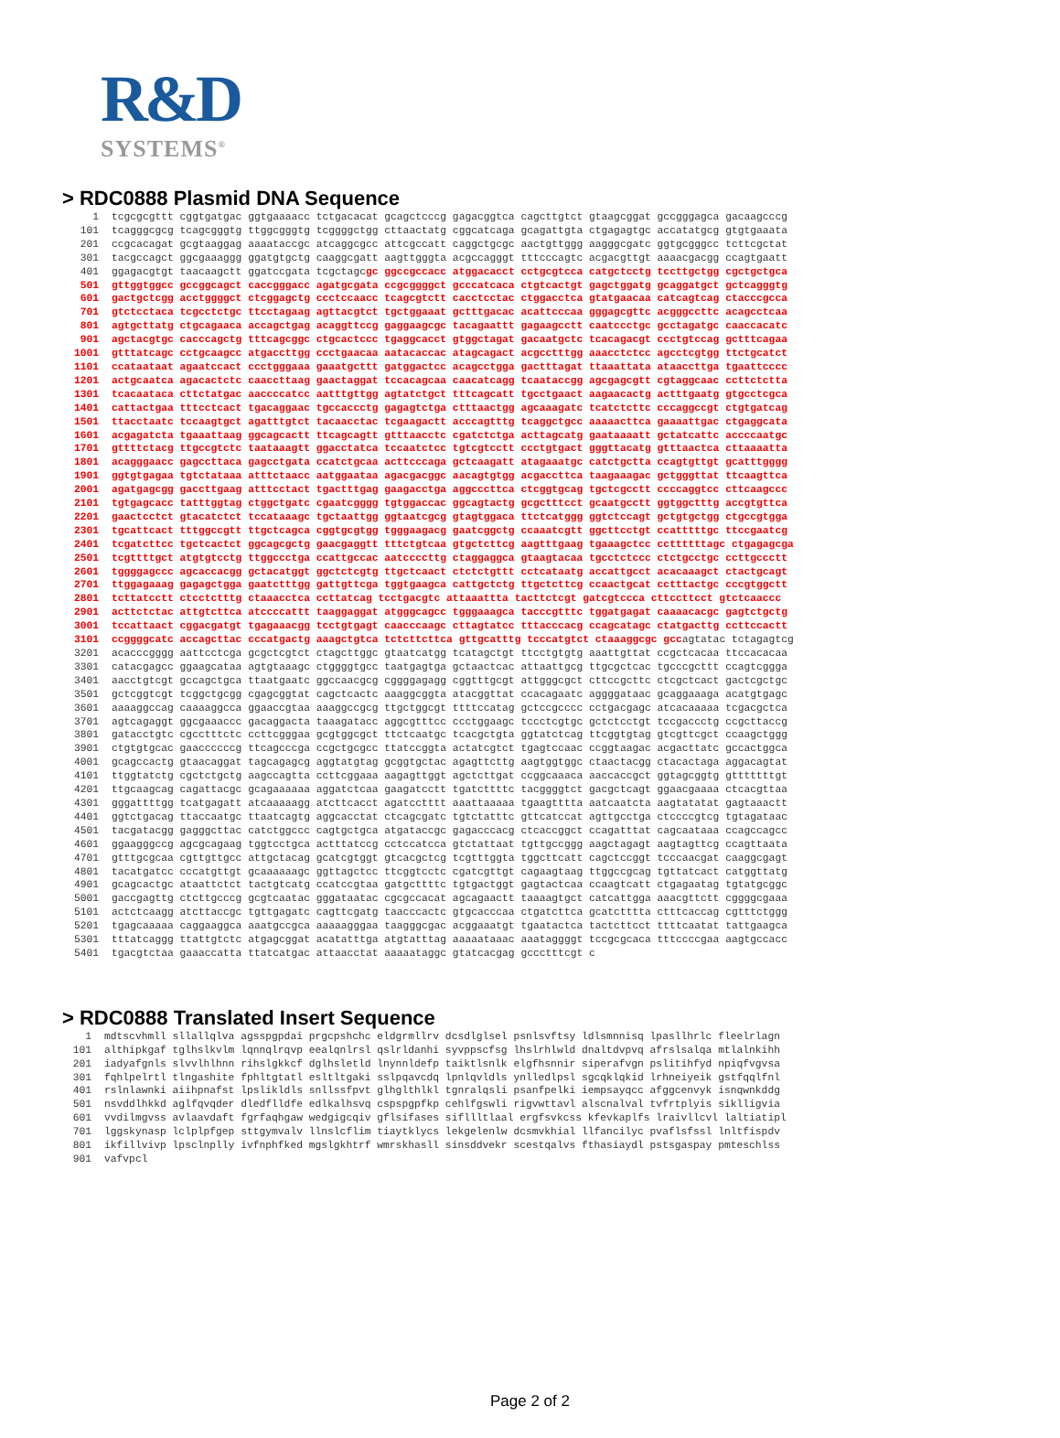R&D
SYSTEMS<sup>®</sup>
> RDC0888 Plasmid DNA Sequence
| 1 | tcgcgcgttt cggtgatgac ggtgaaaacc tctgacacat gcagctcccg gagacggtca cagcttgtct gtaagcggat gccgggagca gacaagcccg |
| 101 | tcagggcgcg tcagcgggtg ttggcgggtg tcggggctgg cttaactatg cggcatcaga gcagattgta ctgagagtgc accatatgcg gtgtgaaata |
| 201 | ccgcacagat gcgtaaggag aaaataccgc atcaggcgcc attcgccatt caggctgcgc aactgttggg aagggcgatc ggtgcgggcc tcttcgctat |
| 301 | tacgccagct ggcgaaaggg ggatgtgctg caaggcgatt aagttgggta acgccagggt tttcccagtc acgacgttgt aaaacgacgg ccagtgaatt |
| 401 | ggagacgtgt taacaagctt ggatccgata tcgctagc gc ggccgccacc atggacacct cctgcgtcca catgctcctg tccttgctgg cgctgctgca |
| 501 | gttggtggcc gccggcagct caccgggacc agatgcgata ccgcggggct gcccatcaca ctgtcactgt gagctggatg gcaggatgct gctcagggtg |
| 601 | gactgctcgg acctggggct ctcggagctg ccctccaacc tcagcgtctt cacctcctac ctggacctca gtatgaacaa catcagtcag ctacccgcca |
| 701 | gtctcctaca tcgcctctgc ttcctagaag agttacgtct tgctggaaat gctttgacac acattcccaa gggagcgttc acgggccttc acagcctcaa |
| 801 | agtgcttatg ctgcagaaca accagctgag acaggttccg gaggaagcgc tacagaattt gagaagcctt caatccctgc gcctagatgc caaccacatc |
| 901 | agctacgtgc cacccagctg tttcagcggc ctgcactccc tgaggcacct gtggctagat gacaatgctc tcacagacgt ccctgtccag gctttcagaa |
| 1001 | gtttatcagc cctgcaagcc atgaccttgg ccctgaacaa aatacaccac atagcagact acgcctttgg aaacctctcc agcctcgtgg ttctgcatct |
| 1101 | ccataataat agaatccact ccctgggaaa gaaatgcttt gatggactcc acagcctgga gactttagat ttaaattata ataaccttga tgaattcccc |
| 1201 | actgcaatca agacactctc caaccttaag gaactaggat tccacagcaa caacatcagg tcaataccgg agcgagcgtt cgtaggcaac ccttctctta |
| 1301 | tcacaataca cttctatgac aaccccatcc aatttgttgg agtatctgct tttcagcatt tgcctgaact aagaacactg actttgaatg gtgcctcgca |
| 1401 | cattactgaa tttcctcact tgacaggaac tgccaccctg gagagtctga ctttaactgg agcaaagatc tcatctcttc cccaggccgt ctgtgatcag |
| 1501 | ttacctaatc tccaagtgct agatttgtct tacaacctac tcgaagactt acccagtttg tcaggctgcc aaaaacttca gaaaattgac ctgaggcata |
| 1601 | acgagatcta tgaaattaag ggcagcactt ttcagcagtt gtttaacctc cgatctctga acttagcatg gaataaaatt gctatcattc accccaatgc |
| 1701 | gttttctacg ttgccgtctc taataaagtt ggacctatca tccaatctcc tgtcgtcctt ccctgtgact gggttacatg gtttaactca cttaaaatta |
| 1801 | acagggaacc gagccttaca gagcctgata ccatctgcaa acttcccaga gctcaagatt atagaaatgc catctgctta ccagtgttgt gcatttgggg |
| 1901 | ggtgtgagaa tgtctataaa atttctaacc aatggaataa agacgacggc aacagtgtgg acgaccttca taagaaagac gctgggttat ttcaagttca |
| 2001 | agatgagcgg gaccttgaag atttcctact tgactttgag gaagacctga aggcccttca ctcggtgcag tgctcgcctt ccccaggtcc cttcaagccc |
| 2101 | tgtgagcacc tatttggtag ctggctgatc cgaatcgggg tgtggaccac ggcagtactg gcgctttcct gcaatgcctt ggtggctttg accgtgttca |
| 2201 | gaactcctct gtacatctct tccataaagc tgctaattgg ggtaatcgcg gtagtggaca ttctcatggg ggtctccagt gctgtgctgg ctgccgtgga |
| 2301 | tgcattcact tttggccgtt ttgctcagca cggtgcgtgg tgggaagacg gaatcggctg ccaaatcgtt ggcttcctgt ccatttttgc ttccgaatcg |
| 2401 | tcgatcttcc tgctcactct ggcagcgctg gaacgaggtt tttctgtcaa gtgctcttcg aagtttgaag tgaaagctcc ccttttttagc ctgagagcga |
| 2501 | tcgttttgct atgtgtcctg ttggccctga ccattgccac aatccccttg ctaggaggca gtaagtacaa tgcctctccc ctctgcctgc ccttgccctt |
| 2601 | tggggagccc agcaccacgg gctacatggt ggctctcgtg ttgctcaact ctctctgttt cctcataatg accattgcct acacaaagct ctactgcagt |
| 2701 | ttggagaaag gagagctgga gaatctttgg gattgttcga tggtgaagca cattgctctg ttgctcttcg ccaactgcat cctttactgc cccgtggctt |
| 2801 | tcttatcctt ctcctctttg ctaaacctca ccttatcag tcctgacgtc attaaattta tacttctcgt gatcgtccca cttccttcct gtctcaaccc |
| 2901 | acttctctac attgtcttca atccccattt taaggaggat atgggcagcc tgggaaagca tacccgtttc tggatgagat caaaacacgc gagtctgctg |
| 3001 | tccattaact cggacgatgt tgagaaacgg tcctgtgagt caacccaagc cttagtatcc tttacccacg ccagcatagc ctatgacttg ccttccactt |
| 3101 | ccggggcatc accagcttac cccatgactg aaagctgtca tctcttcttca gttgcatttg tcccatgtct ctaaaggcgc gcc agtatac tctagagtcg |
| 3201 | acacccgggg aattcctcga gcgctcgtct ctagcttggc gtaatcatgg tcatagctgt ttcctgtgtg aaattgttat ccgctcacaa ttccacacaa |
| 3301 | catacgagcc ggaagcataa agtgtaaagc ctggggtgcc taatgagtga gctaactcac attaattgcg ttgcgctcac tgcccgcttt ccagtcggga |
| 3401 | aacctgtcgt gccagctgca ttaatgaatc ggccaacgcg cggggagagg cggtttgcgt attgggcgct cttccgcttc ctcgctcact gactcgctgc |
| 3501 | gctcggtcgt tcggctgcgg cgagcggtat cagctcactc aaaggcggta atacggttat ccacagaatc aggggataac gcaggaaaga acatgtgagc |
| 3601 | aaaaggccag caaaaggcca ggaaccgtaa aaaggccgcg ttgctggcgt ttttccatag gctccgcccc cctgacgagc atcacaaaaa tcgacgctca |
| 3701 | agtcagaggt ggcgaaaccc gacaggacta taaagatacc aggcgtttcc ccctggaagc tccctcgtgc gctctcctgt tccgaccctg ccgcttaccg |
| 3801 | gatacctgtc cgcctttctc ccttcgggaa gcgtggcgct ttctcaatgc tcacgctgta ggtatctcag ttcggtgtag gtcgttcgct ccaagctggg |
| 3901 | ctgtgtgcac gaaccccccg ttcagcccga ccgctgcgcc ttatccggta actatcgtct tgagtccaac ccggtaagac acgacttatc gccactggca |
| 4001 | gcagccactg gtaacaggat tagcagagcg aggtatgtag gcggtgctac agagttcttg aagtggtggc ctaactacgg ctacactaga aggacagtat |
| 4101 | ttggtatctg cgctctgctg aagccagtta ccttcggaaa aagagttggt agctcttgat ccggcaaaca aaccaccgct ggtagcggtg gtttttttgt |
| 4201 | ttgcaagcag cagattacgc gcagaaaaaa aggatctcaa gaagatcctt tgatcttttc tacggggtct gacgctcagt ggaacgaaaa ctcacgttaa |
| 4301 | gggattttgg tcatgagatt atcaaaaagg atcttcacct agatcctttt aaattaaaaa tgaagtttta aatcaatcta aagtatatat gagtaaactt |
| 4401 | ggtctgacag ttaccaatgc ttaatcagtg aggcacctat ctcagcgatc tgtctatttc gttcatccat agttgcctga ctccccgtcg tgtagataac |
| 4501 | tacgatacgg gagggcttac catctggccc cagtgctgca atgataccgc gagacccacg ctcaccggct ccagatttat cagcaataaa ccagccagcc |
| 4601 | ggaagggccg agcgcagaag tggtcctgca actttatccg cctccatcca gtctattaat tgttgccggg aagctagagt aagtagttcg ccagttaata |
| 4701 | gtttgcgcaa cgttgttgcc attgctacag gcatcgtggt gtcacgctcg tcgtttggta tggcttcatt cagctccggt tcccaacgat caaggcgagt |
| 4801 | tacatgatcc cccatgttgt gcaaaaaagc ggttagctcc ttcggtcctc cgatcgttgt cagaagtaag ttggccgcag tgttatcact catggttatg |
| 4901 | gcagcactgc ataattctct tactgtcatg ccatccgtaa gatgcttttc tgtgactggt gagtactcaa ccaagtcatt ctgagaatag tgtatgcggc |
| 5001 | gaccgagttg ctcttgcccg gcgtcaatac gggataatac cgcgccacat agcagaactt taaaagtgct catcattgga aaacgttctt cggggcgaaa |
| 5101 | actctcaagg atcttaccgc tgttgagatc cagttcgatg taacccactc gtgcacccaa ctgatcttca gcatctttta ctttcaccag cgtttctggg |
| 5201 | tgagcaaaaa caggaaggca aaatgccgca aaaaagggaa taagggcgac acggaaatgt tgaatactca tactcttcct ttttcaatat tattgaagca |
| 5301 | tttatcaggg ttattgtctc atgagcggat acatatttga atgtatttag aaaaataaac aaataggggt tccgcgcaca tttccccgaa aagtgccacc |
| 5401 | tgacgtctaa gaaaccatta ttatcatgac attaacctat aaaaataggc gtatcacgag gccctttcgt c |
> RDC0888 Translated Insert Sequence
| 1 | mdtscvhmll sllallqlva agsspgpdai prgcpshchc eldgrmllrv dcsdlglsel psnlsvftsy ldlsmnnisq lpasllhrlc fleelrlagn |
| 101 | althipkgaf tglhslkvlm lqnnqlrqvp eealqnlrsl qslrldanhi syvppscfsg lhslrhlwld dnaltdvpvq afrslsalqa mtlalnkihh |
| 201 | iadyafgnls slvvlhlhnn rihslgkkcf dglhsletld lnynnldefp taiktlsnlk elgfhsnnir siperafvgn pslitihfyd npiqfvgvsa |
| 301 | fqhlpelrtl tlngashite fphltgtatl esltltgaki sslpqavcdq lpnlqvldls ynlledlpsl sgcqklqkid lrhneiyeik gstfqqlfnl |
| 401 | rslnlawnki aiihpnafst lpslikldls snllssfpvt glhglthlkl tgnralqsli psanfpelki iempsayqcc afggcenvyk isnqwnkddg |
| 501 | nsvddlhkkd aglfqvqder dledflldfe edlkalhsvq cspspgpfkp cehlfgswli rigvwttavl alscnalval tvfrtplyis siklligvia |
| 601 | vvdilmgvss avlaavdaft fgrfaqhgaw wedgigcqiv gflsifases sifllltlaal ergfsvkcss kfevkaplfs lraivllcvl laltiatipl |
| 701 | lggskynasp lclplpfgep sttgymvalv llnslcflim tiaytklycs lekgelenlw dcsmvkhial llfancilyc pvaflsfssl lnltfispdv |
| 801 | ikfillvivp lpsclnplly ivfnphfked mgslgkhtrf wmrskhasll sinsddvekr scestqalvs fthasiaydl pstsgaspay pmteschlss |
| 901 | vafvpcl |
Page 2 of 2